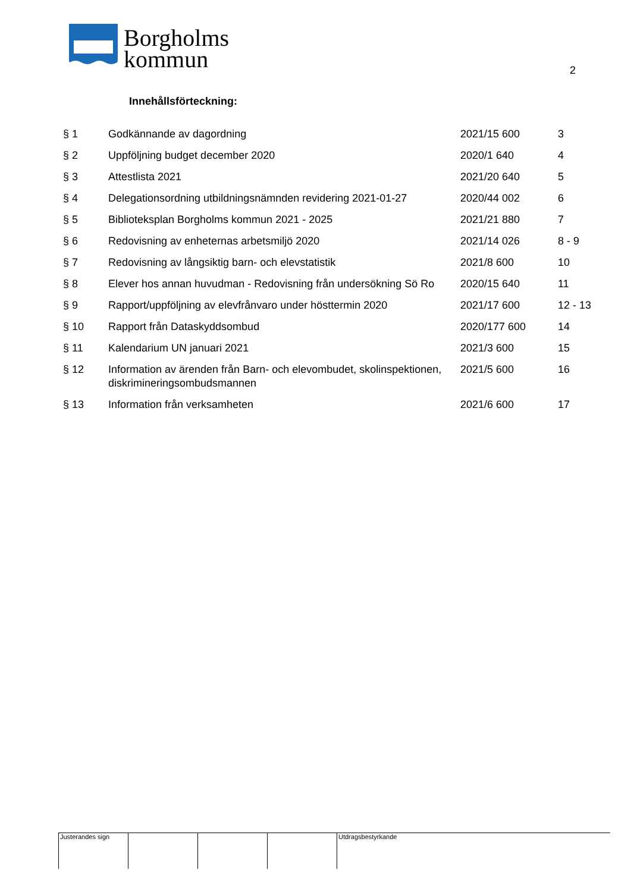Borgholms
kommun
2
Innehållsförteckning:
| § 1 | Godkännande av dagordning | 2021/15 600 | 3 |
| § 2 | Uppföljning budget december 2020 | 2020/1 640 | 4 |
| § 3 | Attestlista 2021 | 2021/20 640 | 5 |
| § 4 | Delegationsordning utbildningsnämnden revidering 2021-01-27 | 2020/44 002 | 6 |
| § 5 | Biblioteksplan Borgholms kommun 2021 - 2025 | 2021/21 880 | 7 |
| § 6 | Redovisning av enheternas arbetsmiljö 2020 | 2021/14 026 | 8 - 9 |
| § 7 | Redovisning av långsiktig barn- och elevstatistik | 2021/8 600 | 10 |
| § 8 | Elever hos annan huvudman - Redovisning från undersökning Sö Ro | 2020/15 640 | 11 |
| § 9 | Rapport/uppföljning av elevfrånvaro under hösttermin 2020 | 2021/17 600 | 12 - 13 |
| § 10 | Rapport från Dataskyddsombud | 2020/177 600 | 14 |
| § 11 | Kalendarium UN januari 2021 | 2021/3 600 | 15 |
| § 12 | Information av ärenden från Barn- och elevombudet, skolinspektionen, diskrimineringsombudsmannen | 2021/5 600 | 16 |
| § 13 | Information från verksamheten | 2021/6 600 | 17 |
| Justerandes sign | | | | Utdragsbestyrkande |